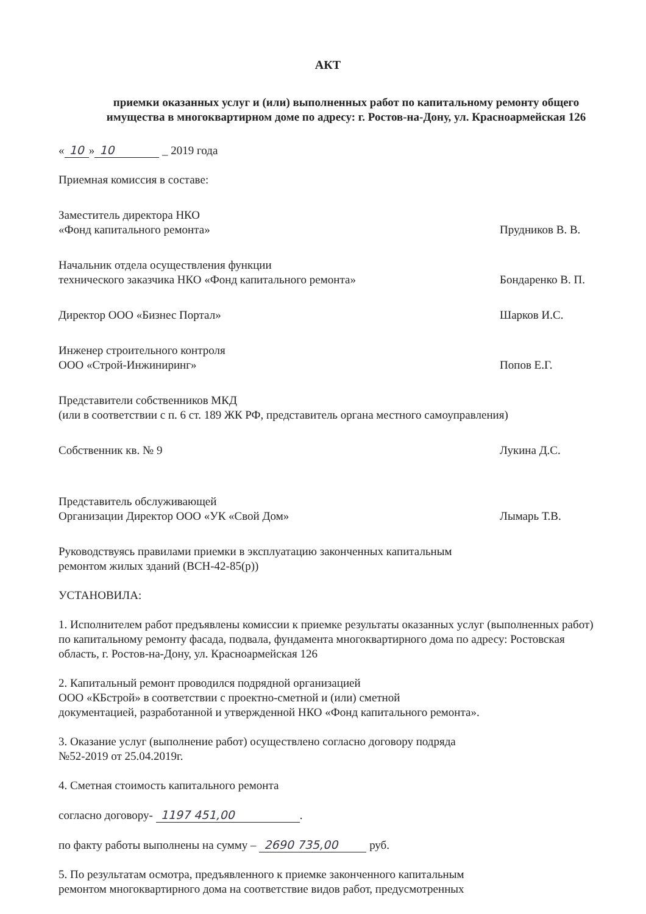АКТ
приемки оказанных услуг и (или) выполненных работ по капитальному ремонту общего имущества в многоквартирном доме по адресу: г. Ростов-на-Дону, ул. Красноармейская 126
« 10 » 10 _ 2019 года
Приемная комиссия в составе:
Заместитель директора НКО
«Фонд капитального ремонта»
Прудников В. В.
Начальник отдела осуществления функции
технического заказчика НКО «Фонд капитального ремонта»
Бондаренко В. П.
Директор ООО «Бизнес Портал» Шарков И.С.
Инженер строительного контроля
ООО «Строй-Инжиниринг»
Попов Е.Г.
Представители собственников МКД
(или в соответствии с п. 6 ст. 189 ЖК РФ, представитель органа местного самоуправления)
Собственник кв. № 9 Лукина Д.С.
Представитель обслуживающей
Организации Директор ООО «УК «Свой Дом»
Лымарь Т.В.
Руководствуясь правилами приемки в эксплуатацию законченных капитальным
ремонтом жилых зданий (ВСН-42-85(р))
УСТАНОВИЛА:
1. Исполнителем работ предъявлены комиссии к приемке результаты оказанных услуг (выполненных работ) по капитальному ремонту фасада, подвала, фундамента многоквартирного дома по адресу: Ростовская область, г. Ростов-на-Дону, ул. Красноармейская 126
2. Капитальный ремонт проводился подрядной организацией
ООО «КБстрой» в соответствии с проектно-сметной и (или) сметной
документацией, разработанной и утвержденной НКО «Фонд капитального ремонта».
3. Оказание услуг (выполнение работ) осуществлено согласно договору подряда
№52-2019 от 25.04.2019г.
4. Сметная стоимость капитального ремонта
согласно договору- 1197 451,00.
по факту работы выполнены на сумму – 2690 735,00 руб.
5. По результатам осмотра, предъявленного к приемке законченного капитальным
ремонтом многоквартирного дома на соответствие видов работ, предусмотренных